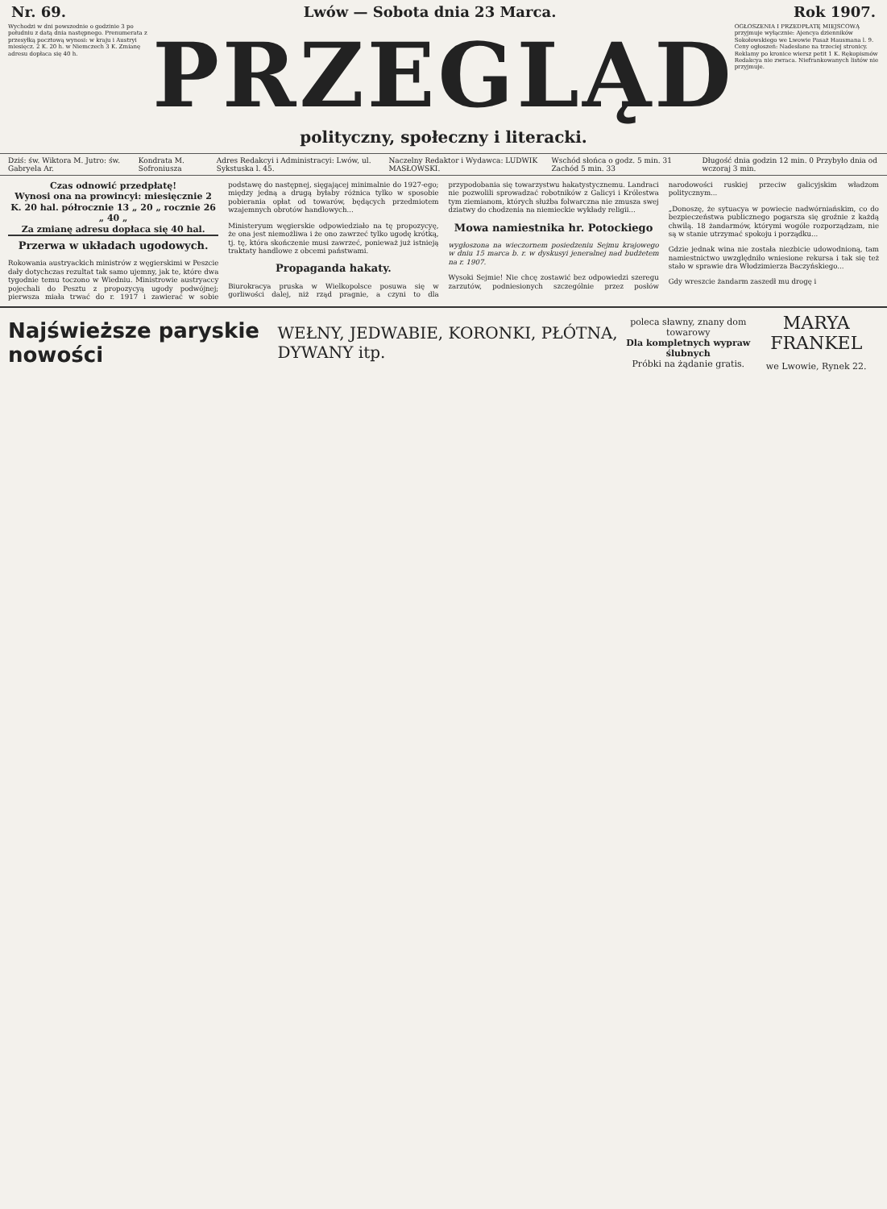Nr. 69. Lwów — Sobota dnia 23 Marca. Rok 1907.
Wychodzi w dni powszednie o godzinie 3 po południu z datą dnia następnego. Prenumerata z przesyłką pocztową wynosi: w kraju i Austryi miesięcz. 2 K. 20 h. w Niemczech 3 K. Zmianę adresu dopłaca się 40 h.
PRZEGLĄD
polityczny, społeczny i literacki.
OGŁOSZENIA I PRZEDPŁATĘ MIEJSCOWĄ przyjmuje wyłącznie: Ajencya dzienników Sokołowskiego we Lwowie Pasaż Hausmana l. 9. Ceny ogłoszeń: Nadesłane na trzeciej stronicy. Reklamy po kronice wiersz petit 1 K. Rękopismów Redakcya nie zwraca. Niefrankowanych listów nie przyjmuje.
Dziś: św. Wiktora M. Jutro: św. Gabryela Ar. Kondrata M. Sofroniusza Adres Redakcyi i Administracyi: Lwów, ul. Sykstuska l. 45. Naczelny Redaktor i Wydawca: LUDWIK MASŁOWSKI. Wschód słońca o godz. 5 min. 31 Zachód 5 min. 33 Długość dnia godzin 12 min. 0 Przybyło dnia od wczoraj 3 min.
Czas odnowić przedpłatę!
Wynosi ona na prowincyi: miesięcznie 2 K. 20 hal. półrocznie 13 „ 20 „ rocznie 26 „ 40 „
Za zmianę adresu dopłaca się 40 hal.
Przerwa w układach ugodowych.
Rokowania austryackich ministrów z węgierskimi w Peszcie dały dotychczas rezultat tak samo ujemny, jak te, które dwa tygodnie temu toczono w Wiedniu. Ministrowie austryaccy pojechali do Pesztu z propozycyą ugody podwójnej; pierwsza miała trwać do r. 1917 i zawierać w sobie podstawę do następnej, sięgającej minimalnie do 1927-ego; między jedną a drugą byłaby różnica tylko w sposobie pobierania opłat od towarów, będących przedmiotem wzajemnych obrotów handlowych...
Ministeryum węgierskie odpowiedziało na tę propozycyę, że ona jest niemożliwa i że ono zawrzeć tylko ugodę krótką, tj. tę, która skończenie musi zawrzeć, ponieważ już istnieją traktaty handlowe z obcemi państwami.
Propaganda hakaty.
Biurokracya pruska w Wielkopolsce posuwa się w gorliwości dalej, niż rząd pragnie, a czyni to dla przypodobania się towarzystwu hakatystycznemu. Landraci nie pozwolili sprowadzać robotników z Galicyi i Królestwa tym ziemianom, których służba folwarczna nie zmusza swej dziatwy do chodzenia na niemieckie wykłady religii...
Mowa namiestnika hr. Potockiego
wygłoszona na wieczornem posiedzeniu Sejmu krajowego w dniu 15 marca b. r. w dyskusyi jeneralnej nad budżetem na r. 1907.
Wysoki Sejmie! Nie chcę zostawić bez odpowiedzi szeregu zarzutów, podniesionych szczególnie przez posłów narodowości ruskiej przeciw galicyjskim władzom politycznym...
„Donoszę, że sytuacya w powiecie nadwórniańskim, co do bezpieczeństwa publicznego pogarsza się groźnie z każdą chwilą. 18 żandarmów, którymi wogóle rozporządzam, nie są w stanie utrzymać spokoju i porządku...
Gdzie jednak wina nie została niezbicie udowodnioną, tam namiestnictwo uwzględniło wniesione rekursa i tak się też stało w sprawie dra Włodzimierza Baczyńskiego...
Gdy wreszcie żandarm zaszedł mu drogę i
Najświeższe paryskie nowości WEŁNY, JEDWABIE, KORONKI, PŁÓTNA, DYWANY itp. poleca sławny, znany dom towarowy
Dla kompletnych wypraw ślubnych
Próbki na żądanie gratis. MARYA FRANKEL
we Lwowie, Rynek 22.